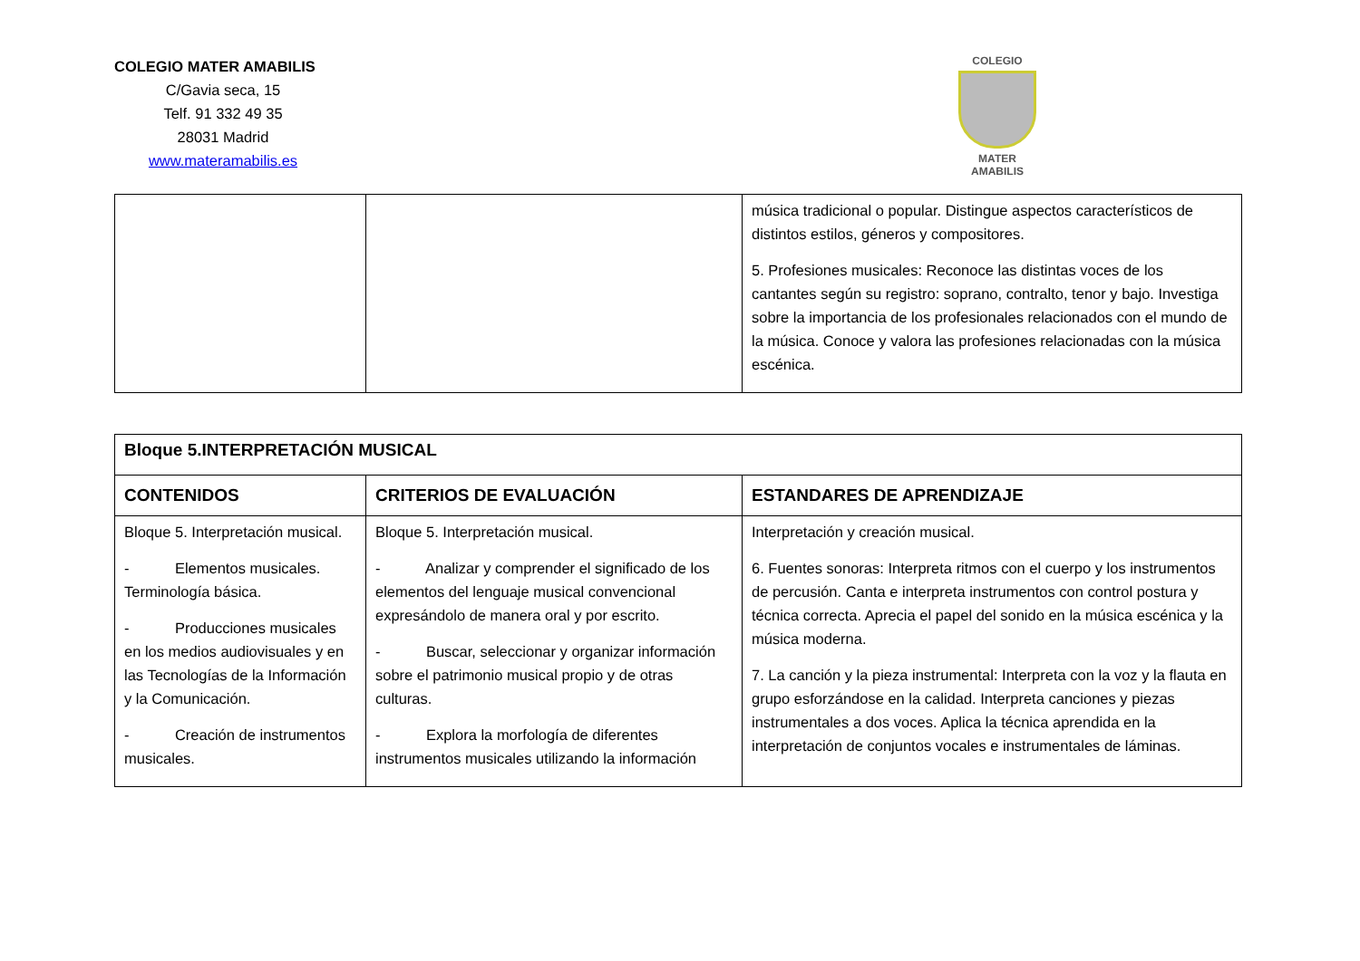COLEGIO MATER AMABILIS
C/Gavia seca, 15
Telf. 91 332 49 35
28031 Madrid
www.materamabilis.es
COLEGIO
MATER AMABILIS
| | | música tradicional o popular. Distingue aspectos característicos de distintos estilos, géneros y compositores. 5. Profesiones musicales: Reconoce las distintas voces de los cantantes según su registro: soprano, contralto, tenor y bajo. Investiga sobre la importancia de los profesionales relacionados con el mundo de la música. Conoce y valora las profesiones relacionadas con la música escénica. |
| Bloque 5.INTERPRETACIÓN MUSICAL | | |
| CONTENIDOS | CRITERIOS DE EVALUACIÓN | ESTANDARES DE APRENDIZAJE |
| Bloque 5. Interpretación musical. - Elementos musicales. Terminología básica. - Producciones musicales en los medios audiovisuales y en las Tecnologías de la Información y la Comunicación. - Creación de instrumentos musicales. | Bloque 5. Interpretación musical. - Analizar y comprender el significado de los elementos del lenguaje musical convencional expresándolo de manera oral y por escrito. - Buscar, seleccionar y organizar información sobre el patrimonio musical propio y de otras culturas. - Explora la morfología de diferentes instrumentos musicales utilizando la información | Interpretación y creación musical. 6. Fuentes sonoras: Interpreta ritmos con el cuerpo y los instrumentos de percusión. Canta e interpreta instrumentos con control postura y técnica correcta. Aprecia el papel del sonido en la música escénica y la música moderna. 7. La canción y la pieza instrumental: Interpreta con la voz y la flauta en grupo esforzándose en la calidad. Interpreta canciones y piezas instrumentales a dos voces. Aplica la técnica aprendida en la interpretación de conjuntos vocales e instrumentales de láminas. |